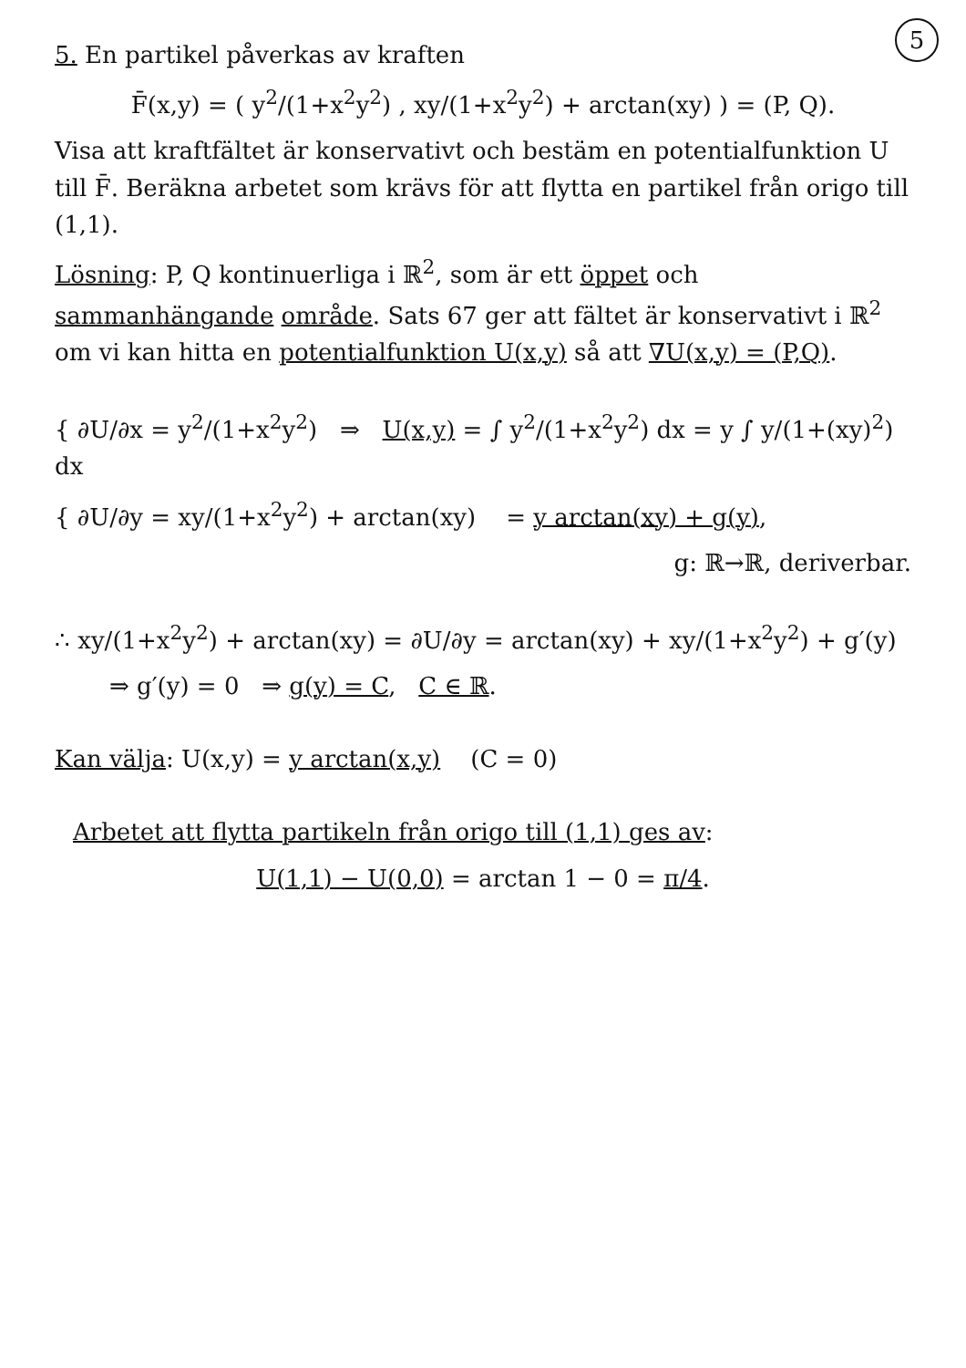5
5. En partikel påverkas av kraften
F̄(x,y) = ( y<sup>2</sup>/(1+x<sup>2</sup>y<sup>2</sup>) , xy/(1+x<sup>2</sup>y<sup>2</sup>) + arctan(xy) ) = (P, Q).
Visa att kraftfältet är konservativt och bestäm en potentialfunktion U till F̄. Beräkna arbetet som krävs för att flytta en partikel från origo till (1,1).
Lösning: P, Q kontinuerliga i ℝ<sup>2</sup>, som är ett öppet och sammanhängande område. Sats 67 ger att fältet är konservativt i ℝ<sup>2</sup> om vi kan hitta en potentialfunktion U(x,y) så att ∇U(x,y) = (P,Q).
{ ∂U/∂x = y<sup>2</sup>/(1+x<sup>2</sup>y<sup>2</sup>) ⇒ U(x,y) = ∫ y<sup>2</sup>/(1+x<sup>2</sup>y<sup>2</sup>) dx = y ∫ y/(1+(xy)<sup>2</sup>) dx
{ ∂U/∂y = xy/(1+x<sup>2</sup>y<sup>2</sup>) + arctan(xy) = y arctan(xy) + g(y),
g: ℝ→ℝ, deriverbar.
∴ xy/(1+x<sup>2</sup>y<sup>2</sup>) + arctan(xy) = ∂U/∂y = arctan(xy) + xy/(1+x<sup>2</sup>y<sup>2</sup>) + g′(y)
⇒ g′(y) = 0 ⇒ g(y) = C, C ∈ ℝ.
Kan välja: U(x,y) = y arctan(x,y) (C = 0)
Arbetet att flytta partikeln från origo till (1,1) ges av:
U(1,1) − U(0,0) = arctan 1 − 0 = π/4.